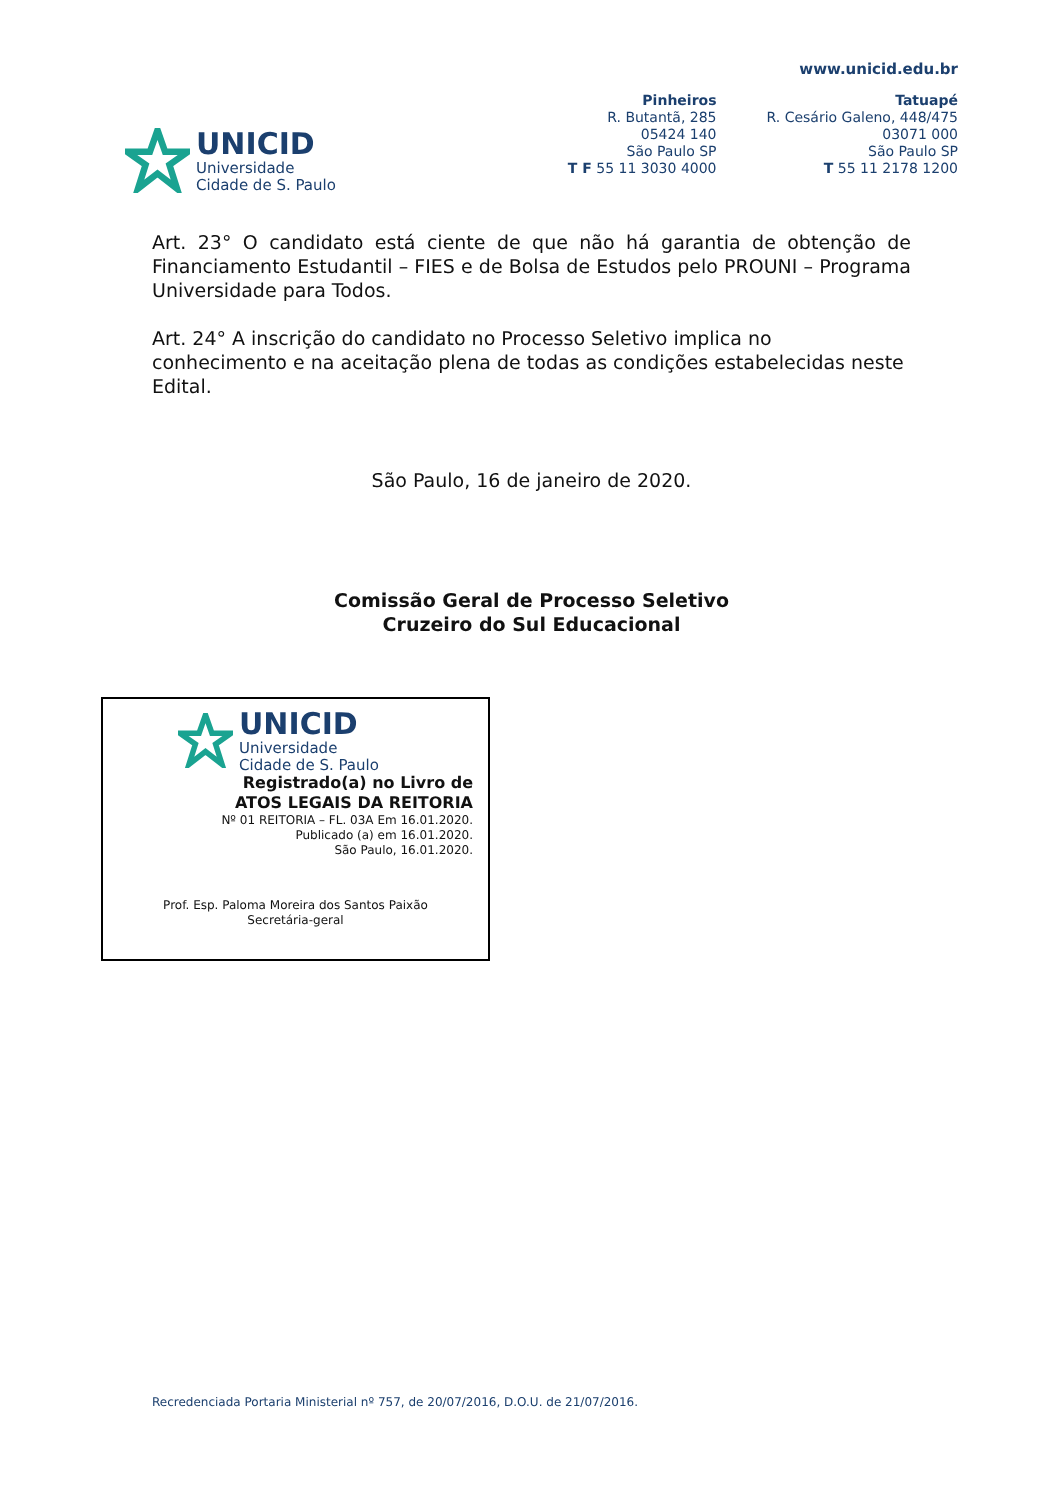UNICID
Universidade
Cidade de S. Paulo
www.unicid.edu.br
Pinheiros
R. Butantã, 285
05424 140
São Paulo SP
T F 55 11 3030 4000
Tatuapé
R. Cesário Galeno, 448/475
03071 000
São Paulo SP
T 55 11 2178 1200
Art. 23° O candidato está ciente de que não há garantia de obtenção de Financiamento Estudantil – FIES e de Bolsa de Estudos pelo PROUNI – Programa Universidade para Todos.
Art. 24° A inscrição do candidato no Processo Seletivo implica no conhecimento e na aceitação plena de todas as condições estabelecidas neste Edital.
São Paulo, 16 de janeiro de 2020.
Comissão Geral de Processo Seletivo
Cruzeiro do Sul Educacional
UNICID
Universidade
Cidade de S. Paulo
Registrado(a) no Livro de
ATOS LEGAIS DA REITORIA
Nº 01 REITORIA – FL. 03A Em 16.01.2020.
Publicado (a) em 16.01.2020.
São Paulo, 16.01.2020.
Prof. Esp. Paloma Moreira dos Santos Paixão
Secretária-geral
Recredenciada Portaria Ministerial nº 757, de 20/07/2016, D.O.U. de 21/07/2016.